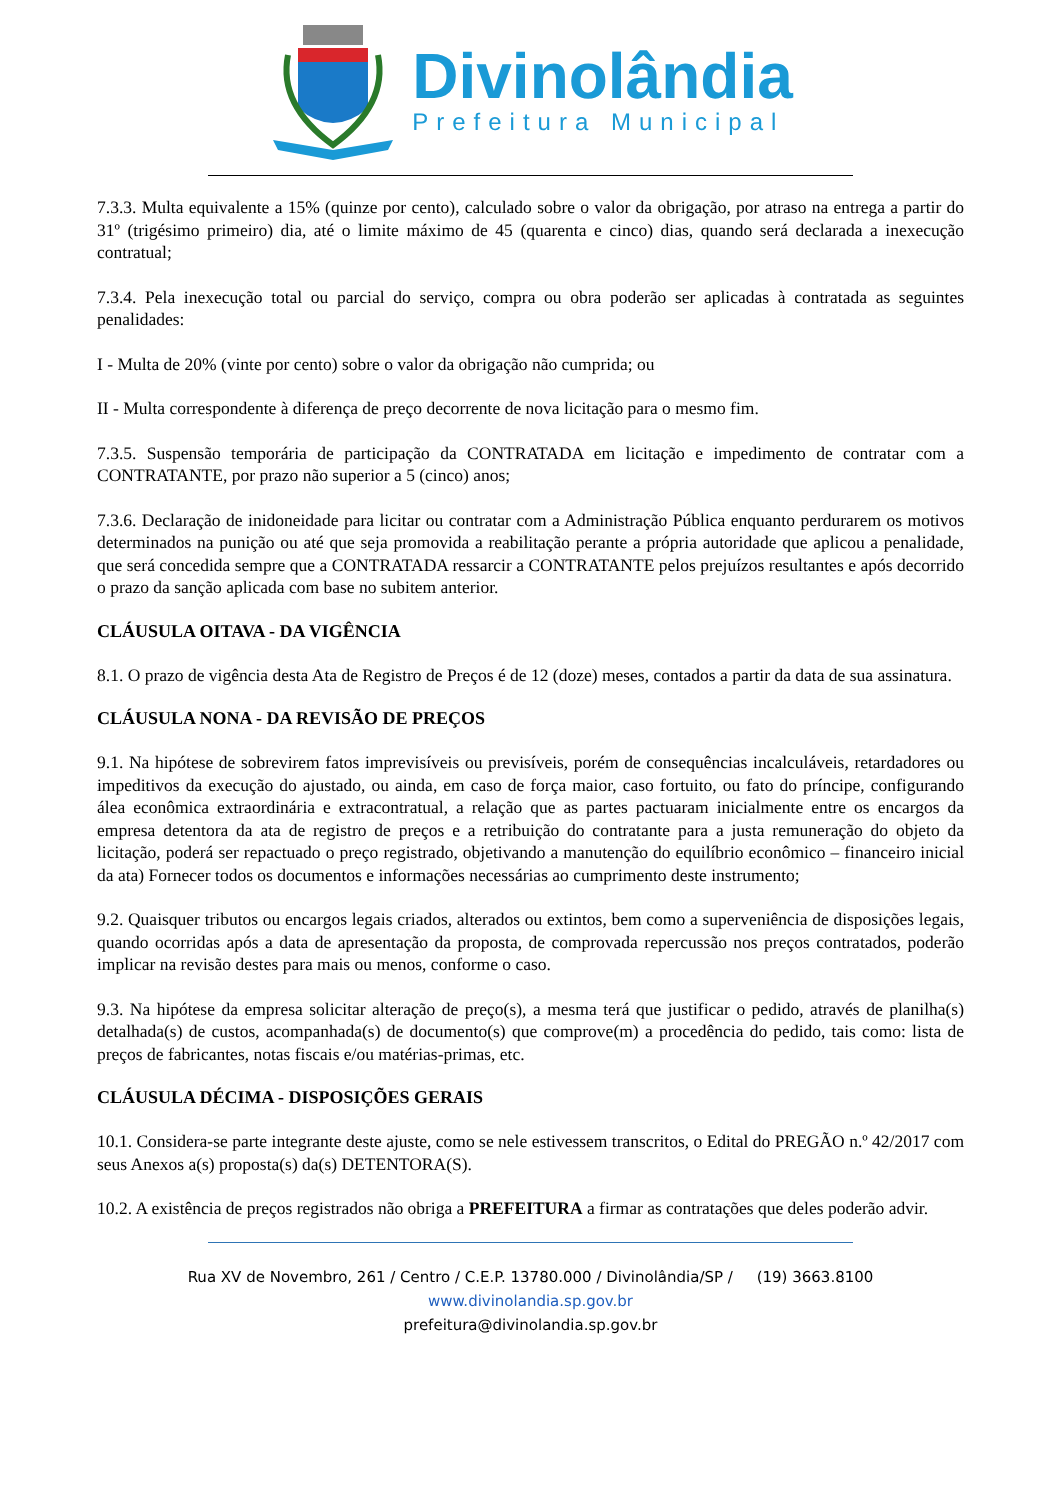Divinolândia
Prefeitura Municipal
7.3.3. Multa equivalente a 15% (quinze por cento), calculado sobre o valor da obrigação, por atraso na entrega a partir do 31º (trigésimo primeiro) dia, até o limite máximo de 45 (quarenta e cinco) dias, quando será declarada a inexecução contratual;
7.3.4. Pela inexecução total ou parcial do serviço, compra ou obra poderão ser aplicadas à contratada as seguintes penalidades:
I - Multa de 20% (vinte por cento) sobre o valor da obrigação não cumprida; ou
II - Multa correspondente à diferença de preço decorrente de nova licitação para o mesmo fim.
7.3.5. Suspensão temporária de participação da CONTRATADA em licitação e impedimento de contratar com a CONTRATANTE, por prazo não superior a 5 (cinco) anos;
7.3.6. Declaração de inidoneidade para licitar ou contratar com a Administração Pública enquanto perdurarem os motivos determinados na punição ou até que seja promovida a reabilitação perante a própria autoridade que aplicou a penalidade, que será concedida sempre que a CONTRATADA ressarcir a CONTRATANTE pelos prejuízos resultantes e após decorrido o prazo da sanção aplicada com base no subitem anterior.
CLÁUSULA OITAVA - DA VIGÊNCIA
8.1. O prazo de vigência desta Ata de Registro de Preços é de 12 (doze) meses, contados a partir da data de sua assinatura.
CLÁUSULA NONA - DA REVISÃO DE PREÇOS
9.1. Na hipótese de sobrevirem fatos imprevisíveis ou previsíveis, porém de consequências incalculáveis, retardadores ou impeditivos da execução do ajustado, ou ainda, em caso de força maior, caso fortuito, ou fato do príncipe, configurando álea econômica extraordinária e extracontratual, a relação que as partes pactuaram inicialmente entre os encargos da empresa detentora da ata de registro de preços e a retribuição do contratante para a justa remuneração do objeto da licitação, poderá ser repactuado o preço registrado, objetivando a manutenção do equilíbrio econômico – financeiro inicial da ata) Fornecer todos os documentos e informações necessárias ao cumprimento deste instrumento;
9.2. Quaisquer tributos ou encargos legais criados, alterados ou extintos, bem como a superveniência de disposições legais, quando ocorridas após a data de apresentação da proposta, de comprovada repercussão nos preços contratados, poderão implicar na revisão destes para mais ou menos, conforme o caso.
9.3. Na hipótese da empresa solicitar alteração de preço(s), a mesma terá que justificar o pedido, através de planilha(s) detalhada(s) de custos, acompanhada(s) de documento(s) que comprove(m) a procedência do pedido, tais como: lista de preços de fabricantes, notas fiscais e/ou matérias-primas, etc.
CLÁUSULA DÉCIMA - DISPOSIÇÕES GERAIS
10.1. Considera-se parte integrante deste ajuste, como se nele estivessem transcritos, o Edital do PREGÃO n.º 42/2017 com seus Anexos a(s) proposta(s) da(s) DETENTORA(S).
10.2. A existência de preços registrados não obriga a PREFEITURA a firmar as contratações que deles poderão advir.
Rua XV de Novembro, 261 / Centro / C.E.P. 13780.000 / Divinolândia/SP / (19) 3663.8100
www.divinolandia.sp.gov.br
prefeitura@divinolandia.sp.gov.br